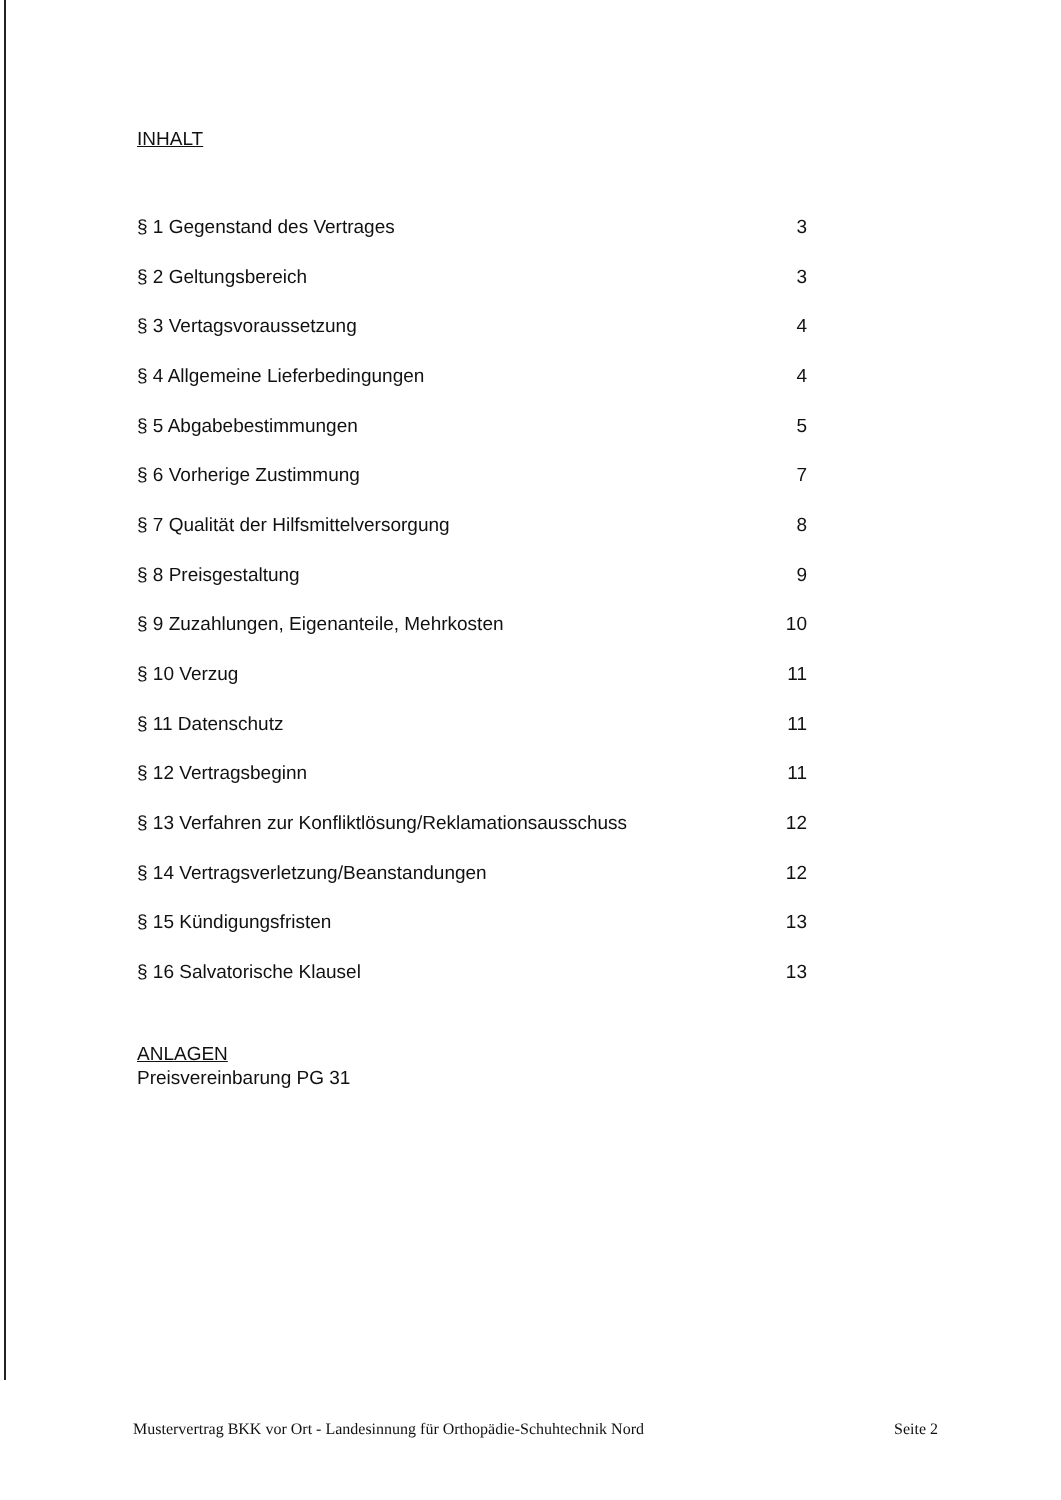INHALT
| § 1 Gegenstand des Vertrages | 3 |
| § 2 Geltungsbereich | 3 |
| § 3 Vertagsvoraussetzung | 4 |
| § 4 Allgemeine Lieferbedingungen | 4 |
| § 5 Abgabebestimmungen | 5 |
| § 6 Vorherige Zustimmung | 7 |
| § 7 Qualität der Hilfsmittelversorgung | 8 |
| § 8 Preisgestaltung | 9 |
| § 9 Zuzahlungen, Eigenanteile, Mehrkosten | 10 |
| § 10 Verzug | 11 |
| § 11 Datenschutz | 11 |
| § 12 Vertragsbeginn | 11 |
| § 13 Verfahren zur Konfliktlösung/Reklamationsausschuss | 12 |
| § 14 Vertragsverletzung/Beanstandungen | 12 |
| § 15 Kündigungsfristen | 13 |
| § 16 Salvatorische Klausel | 13 |
ANLAGEN
Preisvereinbarung PG 31
Mustervertrag BKK vor Ort - Landesinnung für Orthopädie-Schuhtechnik Nord Seite 2